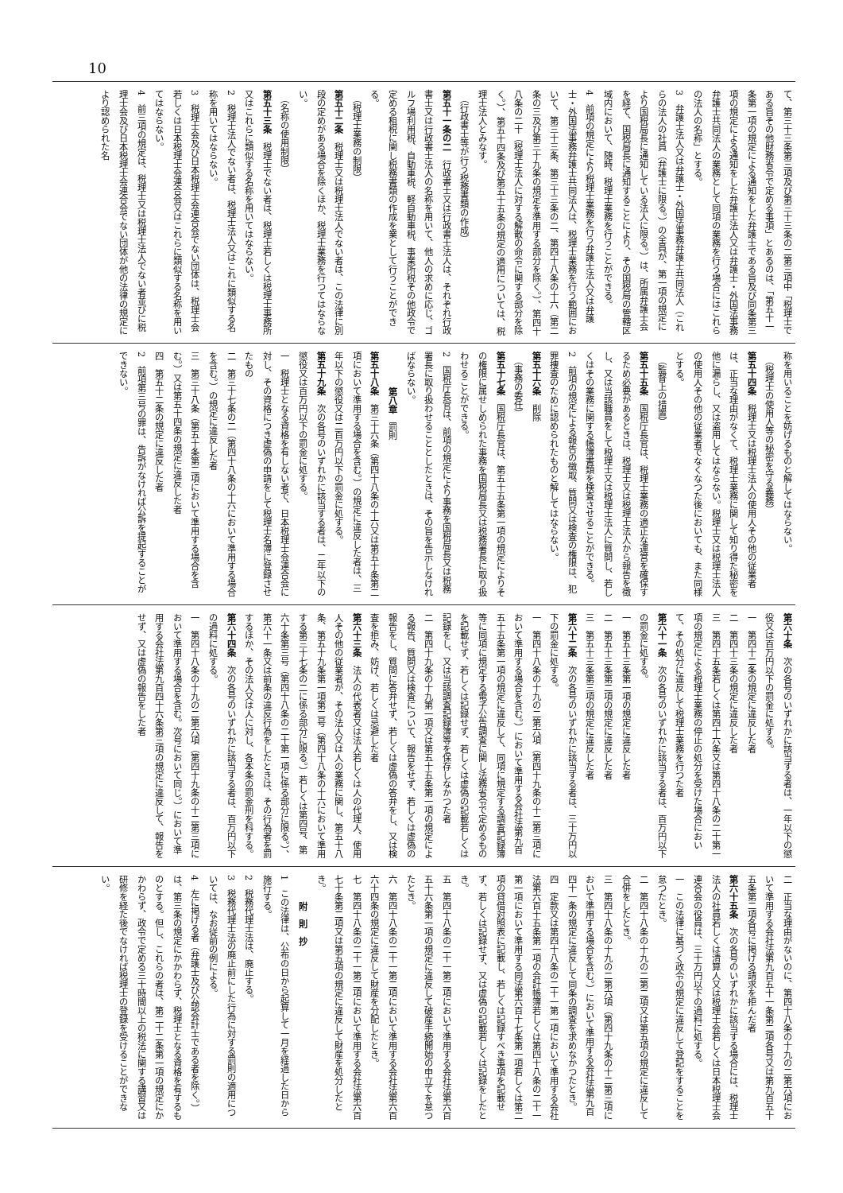10
て、第三十三条第三項及び第三十三条の二第三項中「税理士である旨その他財務省令で定める事項」とあるのは、「第五十一条第一項の規定による通知をした弁護士である旨及び同条第三項の規定による通知をした弁護士法人又は弁護士・外国法事務弁護士共同法人の業務として同項の業務を行う場合にはこれらの法人の名称」とする。
3　弁護士法人又は弁護士・外国法事務弁護士共同法人（これらの法人の社員（弁護士に限る。）の全員が、第一項の規定により国税局長に通知している法人に限る。）は、所属弁護士会を経て、国税局長に通知することにより、その国税局の管轄区域内において、随時、税理士業務を行うことができる。
4　前項の規定により税理士業務を行う弁護士法人又は弁護士・外国法事務弁護士共同法人は、税理士業務を行う範囲において、第三十三条、第三十三条の二、第四十八条の十六（第二条の三及び第三十九条の規定を準用する部分を除く。）、第四十八条の二十（税理士法人に対する解散の命令に関する部分を除く。）、第五十四条及び第五十五条の規定の適用については、税理士法人とみなす。
（行政書士等が行う税務書類の作成）
第五十一条の二　行政書士又は行政書士法人は、それぞれ行政書士又は行政書士法人の名称を用いて、他人の求めに応じ、ゴルフ場利用税、自動車税、軽自動車税、事業所税その他政令で定める租税に関し税務書類の作成を業として行うことができる。
（税理士業務の制限）
第五十二条　税理士又は税理士法人でない者は、この法律に別段の定めがある場合を除くほか、税理士業務を行つてはならない。
（名称の使用制限）
第五十三条　税理士でない者は、税理士若しくは税理士事務所又はこれらに類似する名称を用いてはならない。
2　税理士法人でない者は、税理士法人又はこれに類似する名称を用いてはならない。
3　税理士会及び日本税理士会連合会でない団体は、税理士会若しくは日本税理士会連合会又はこれらに類似する名称を用いてはならない。
4　前三項の規定は、税理士又は税理士法人でない者並びに税理士会及び日本税理士会連合会でない団体が他の法律の規定により認められた名
称を用いることを妨げるものと解してはならない。
（税理士の使用人等の秘密を守る義務）
第五十四条　税理士又は税理士法人の使用人その他の従業者は、正当な理由がなくて、税理士業務に関して知り得た秘密を他に漏らし、又は盗用してはならない。税理士又は税理士法人の使用人その他の従業者でなくなつた後においても、また同様とする。
（監督上の措置）
第五十五条　国税庁長官は、税理士業務の適正な運営を確保するため必要があるときは、税理士又は税理士法人から報告を徴し、又は当該職員をして税理士又は税理士法人に質問し、若しくはその業務に関する帳簿書類を検査させることができる。
2　前項の規定による報告の徴取、質問又は検査の権限は、犯罪捜査のために認められたものと解してはならない。
第五十六条　削除
（事務の委任）
第五十七条　国税庁長官は、第五十五条第一項の規定によりその権限に属せしめられた事務を国税局長又は税務署長に取り扱わせることができる。
2　国税庁長官は、前項の規定により事務を国税局長又は税務署長に取り扱わせることとしたときは、その旨を告示しなければならない。
第八章　罰則
第五十八条　第三十六条（第四十八条の十六又は第五十条第二項において準用する場合を含む。）の規定に違反した者は、三年以下の懲役又は二百万円以下の罰金に処する。
第五十九条　次の各号のいずれかに該当する者は、二年以下の懲役又は百万円以下の罰金に処する。
一　税理士となる資格を有しない者で、日本税理士会連合会に対し、その資格につき虚偽の申請をして税理士名簿に登録させたもの
二　第三十七条の二（第四十八条の十六において準用する場合を含む。）の規定に違反した者
三　第三十八条（第五十条第二項において準用する場合を含む。）又は第五十四条の規定に違反した者
四　第五十二条の規定に違反した者
2　前項第三号の罪は、告訴がなければ公訴を提起することができない。
第六十条　次の各号のいずれかに該当する者は、一年以下の懲役又は百万円以下の罰金に処する。
一　第四十二条の規定に違反した者
二　第四十三条の規定に違反した者
三　第四十五条若しくは第四十六条又は第四十八条の二十第一項の規定による税理士業務の停止の処分を受けた場合において、その処分に違反して税理士業務を行つた者
第六十一条　次の各号のいずれかに該当する者は、百万円以下の罰金に処する。
一　第五十三条第一項の規定に違反した者
二　第五十三条第二項の規定に違反した者
三　第五十三条第三項の規定に違反した者
第六十二条　次の各号のいずれかに該当する者は、三十万円以下の罰金に処する。
一　第四十八条の十九の二第六項（第四十九条の十二第三項において準用する場合を含む。）において準用する会社法第九百五十五条第一項の規定に違反して、同項に規定する調査記録簿等に同項に規定する電子公告調査に関し法務省令で定めるものを記載せず、若しくは記録せず、若しくは虚偽の記載若しくは記録をし、又は当該調査記録簿等を保存しなかつた者
二　第四十九条の十九第一項又は第五十五条第一項の規定による報告、質問又は検査について、報告をせず、若しくは虚偽の報告をし、質問に答弁せず、若しくは虚偽の答弁をし、又は検査を拒み、妨げ、若しくは忌避した者
第六十三条　法人の代表者又は法人若しくは人の代理人、使用人その他の従業者が、その法人又は人の業務に関し、第五十八条、第五十九条第一項第二号（第四十八条の十六において準用する第三十七条の二に係る部分に限る。）若しくは第四号、第六十条第三号（第四十八条の二十第一項に係る部分に限る。）、第六十一条又は前条の違反行為をしたときは、その行為者を罰するほか、その法人又は人に対し、各本条の罰金刑を科する。
第六十四条　次の各号のいずれかに該当する者は、百万円以下の過料に処する。
一　第四十八条の十九の二第六項（第四十九条の十二第三項において準用する場合を含む。次号において同じ。）において準用する会社法第九百四十六条第三項の規定に違反して、報告をせず、又は虚偽の報告をした者
二　正当な理由がないのに、第四十八条の十九の二第六項において準用する会社法第九百五十一条第二項各号又は第九百五十五条第二項各号に掲げる請求を拒んだ者
第六十五条　次の各号のいずれかに該当する場合には、税理士法人の社員若しくは清算人又は税理士会若しくは日本税理士会連合会の役員は、三十万円以下の過料に処する。
一　この法律に基づく政令の規定に違反して登記をすることを怠つたとき。
二　第四十八条の十九の二第二項又は第五項の規定に違反して合併をしたとき。
三　第四十八条の十九の二第六項（第四十九条の十二第三項において準用する場合を含む。）において準用する会社法第九百四十一条の規定に違反して同条の調査を求めなかつたとき。
四　定款又は第四十八条の二十一第一項において準用する会社法第六百十五条第一項の会計帳簿若しくは第四十八条の二十一第一項において準用する同法第六百十七条第一項若しくは第二項の貸借対照表に記載し、若しくは記録すべき事項を記載せず、若しくは記録せず、又は虚偽の記載若しくは記録をしたとき。
五　第四十八条の二十一第二項において準用する会社法第六百五十六条第一項の規定に違反して破産手続開始の申立てを怠つたとき。
六　第四十八条の二十一第二項において準用する会社法第六百六十四条の規定に違反して財産を分配したとき。
七　第四十八条の二十一第二項において準用する会社法第六百七十条第二項又は第五項の規定に違反して財産を処分したとき。
附　則　抄
1　この法律は、公布の日から起算して一月を経過した日から施行する。
2　税務代理士法は、廃止する。
3　税務代理士法の廃止前にした行為に対する罰則の適用については、なお従前の例による。
4　左に掲げる者（弁護士及び公認会計士である者を除く。）は、第三条の規定にかかわらず、税理士となる資格を有するものとする。但し、これらの者は、第二十二条第一項の規定にかかわらず、政令で定める三十時間以上の税法に関する講習又は研修を経た後でなければ税理士の登録を受けることができない。